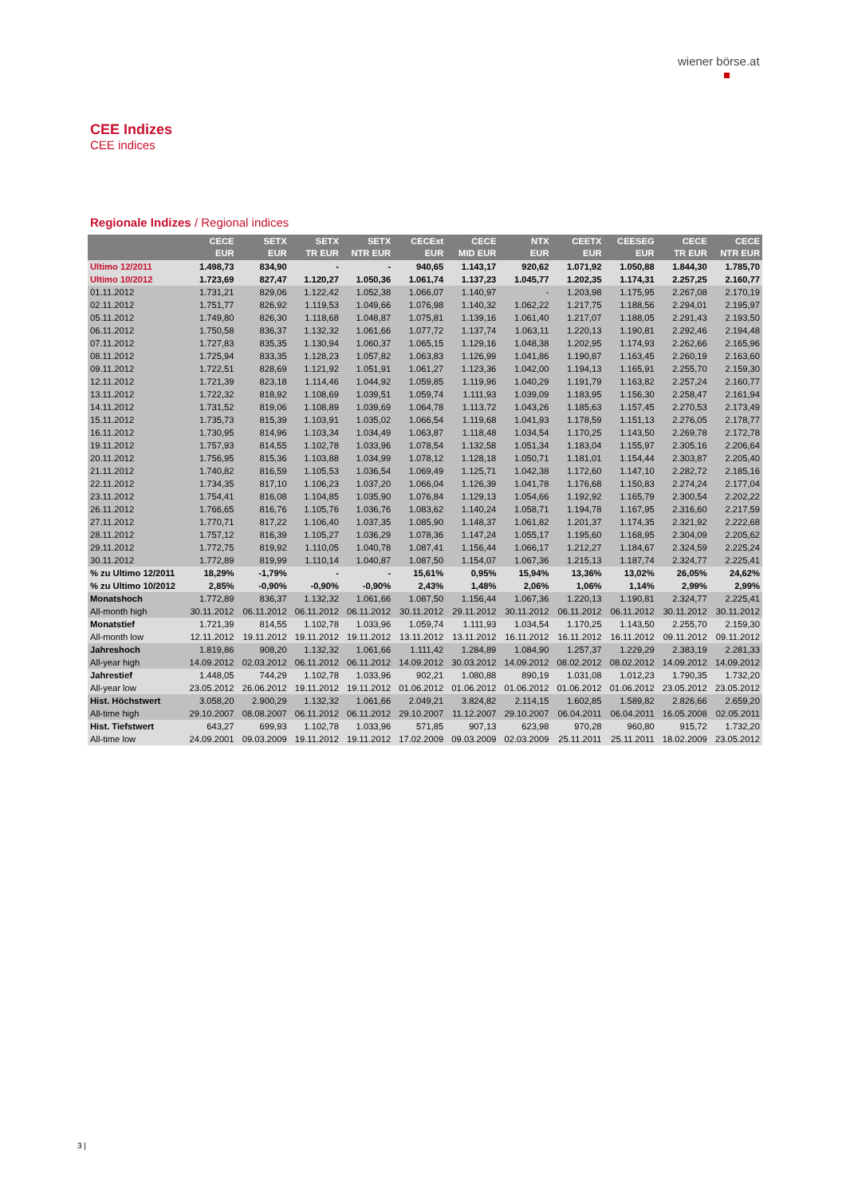wiener börse.at
CEE Indizes
CEE indices
Regionale Indizes / Regional indices
| | CECE EUR | SETX EUR | SETX TR EUR | SETX NTR EUR | CECExt EUR | CECE MID EUR | NTX EUR | CEETX EUR | CEESEG EUR | CECE TR EUR | CECE NTR EUR |
| --- | --- | --- | --- | --- | --- | --- | --- | --- | --- | --- | --- |
| Ultimo 12/2011 | 1.498,73 | 834,90 | - | - | 940,65 | 1.143,17 | 920,62 | 1.071,92 | 1.050,88 | 1.844,30 | 1.785,70 |
| Ultimo 10/2012 | 1.723,69 | 827,47 | 1.120,27 | 1.050,36 | 1.061,74 | 1.137,23 | 1.045,77 | 1.202,35 | 1.174,31 | 2.257,25 | 2.160,77 |
| 01.11.2012 | 1.731,21 | 829,06 | 1.122,42 | 1.052,38 | 1.066,07 | 1.140,97 | - | 1.203,98 | 1.175,95 | 2.267,08 | 2.170,19 |
| 02.11.2012 | 1.751,77 | 826,92 | 1.119,53 | 1.049,66 | 1.076,98 | 1.140,32 | 1.062,22 | 1.217,75 | 1.188,56 | 2.294,01 | 2.195,97 |
| 05.11.2012 | 1.749,80 | 826,30 | 1.118,68 | 1.048,87 | 1.075,81 | 1.139,16 | 1.061,40 | 1.217,07 | 1.188,05 | 2.291,43 | 2.193,50 |
| 06.11.2012 | 1.750,58 | 836,37 | 1.132,32 | 1.061,66 | 1.077,72 | 1.137,74 | 1.063,11 | 1.220,13 | 1.190,81 | 2.292,46 | 2.194,48 |
| 07.11.2012 | 1.727,83 | 835,35 | 1.130,94 | 1.060,37 | 1.065,15 | 1.129,16 | 1.048,38 | 1.202,95 | 1.174,93 | 2.262,66 | 2.165,96 |
| 08.11.2012 | 1.725,94 | 833,35 | 1.128,23 | 1.057,82 | 1.063,83 | 1.126,99 | 1.041,86 | 1.190,87 | 1.163,45 | 2.260,19 | 2.163,60 |
| 09.11.2012 | 1.722,51 | 828,69 | 1.121,92 | 1.051,91 | 1.061,27 | 1.123,36 | 1.042,00 | 1.194,13 | 1.165,91 | 2.255,70 | 2.159,30 |
| 12.11.2012 | 1.721,39 | 823,18 | 1.114,46 | 1.044,92 | 1.059,85 | 1.119,96 | 1.040,29 | 1.191,79 | 1.163,82 | 2.257,24 | 2.160,77 |
| 13.11.2012 | 1.722,32 | 818,92 | 1.108,69 | 1.039,51 | 1.059,74 | 1.111,93 | 1.039,09 | 1.183,95 | 1.156,30 | 2.258,47 | 2.161,94 |
| 14.11.2012 | 1.731,52 | 819,06 | 1.108,89 | 1.039,69 | 1.064,78 | 1.113,72 | 1.043,26 | 1.185,63 | 1.157,45 | 2.270,53 | 2.173,49 |
| 15.11.2012 | 1.735,73 | 815,39 | 1.103,91 | 1.035,02 | 1.066,54 | 1.119,68 | 1.041,93 | 1.178,59 | 1.151,13 | 2.276,05 | 2.178,77 |
| 16.11.2012 | 1.730,95 | 814,96 | 1.103,34 | 1.034,49 | 1.063,87 | 1.118,48 | 1.034,54 | 1.170,25 | 1.143,50 | 2.269,78 | 2.172,78 |
| 19.11.2012 | 1.757,93 | 814,55 | 1.102,78 | 1.033,96 | 1.078,54 | 1.132,58 | 1.051,34 | 1.183,04 | 1.155,97 | 2.305,16 | 2.206,64 |
| 20.11.2012 | 1.756,95 | 815,36 | 1.103,88 | 1.034,99 | 1.078,12 | 1.128,18 | 1.050,71 | 1.181,01 | 1.154,44 | 2.303,87 | 2.205,40 |
| 21.11.2012 | 1.740,82 | 816,59 | 1.105,53 | 1.036,54 | 1.069,49 | 1.125,71 | 1.042,38 | 1.172,60 | 1.147,10 | 2.282,72 | 2.185,16 |
| 22.11.2012 | 1.734,35 | 817,10 | 1.106,23 | 1.037,20 | 1.066,04 | 1.126,39 | 1.041,78 | 1.176,68 | 1.150,83 | 2.274,24 | 2.177,04 |
| 23.11.2012 | 1.754,41 | 816,08 | 1.104,85 | 1.035,90 | 1.076,84 | 1.129,13 | 1.054,66 | 1.192,92 | 1.165,79 | 2.300,54 | 2.202,22 |
| 26.11.2012 | 1.766,65 | 816,76 | 1.105,76 | 1.036,76 | 1.083,62 | 1.140,24 | 1.058,71 | 1.194,78 | 1.167,95 | 2.316,60 | 2.217,59 |
| 27.11.2012 | 1.770,71 | 817,22 | 1.106,40 | 1.037,35 | 1.085,90 | 1.148,37 | 1.061,82 | 1.201,37 | 1.174,35 | 2.321,92 | 2.222,68 |
| 28.11.2012 | 1.757,12 | 816,39 | 1.105,27 | 1.036,29 | 1.078,36 | 1.147,24 | 1.055,17 | 1.195,60 | 1.168,95 | 2.304,09 | 2.205,62 |
| 29.11.2012 | 1.772,75 | 819,92 | 1.110,05 | 1.040,78 | 1.087,41 | 1.156,44 | 1.066,17 | 1.212,27 | 1.184,67 | 2.324,59 | 2.225,24 |
| 30.11.2012 | 1.772,89 | 819,99 | 1.110,14 | 1.040,87 | 1.087,50 | 1.154,07 | 1.067,36 | 1.215,13 | 1.187,74 | 2.324,77 | 2.225,41 |
| % zu Ultimo 12/2011 | 18,29% | -1,79% | - | - | 15,61% | 0,95% | 15,94% | 13,36% | 13,02% | 26,05% | 24,62% |
| % zu Ultimo 10/2012 | 2,85% | -0,90% | -0,90% | -0,90% | 2,43% | 1,48% | 2,06% | 1,06% | 1,14% | 2,99% | 2,99% |
| Monatshoch | 1.772,89 | 836,37 | 1.132,32 | 1.061,66 | 1.087,50 | 1.156,44 | 1.067,36 | 1.220,13 | 1.190,81 | 2.324,77 | 2.225,41 |
| All-month high | 30.11.2012 | 06.11.2012 | 06.11.2012 | 06.11.2012 | 30.11.2012 | 29.11.2012 | 30.11.2012 | 06.11.2012 | 06.11.2012 | 30.11.2012 | 30.11.2012 |
| Monatstief | 1.721,39 | 814,55 | 1.102,78 | 1.033,96 | 1.059,74 | 1.111,93 | 1.034,54 | 1.170,25 | 1.143,50 | 2.255,70 | 2.159,30 |
| All-month low | 12.11.2012 | 19.11.2012 | 19.11.2012 | 19.11.2012 | 13.11.2012 | 13.11.2012 | 16.11.2012 | 16.11.2012 | 16.11.2012 | 09.11.2012 | 09.11.2012 |
| Jahreshoch | 1.819,86 | 908,20 | 1.132,32 | 1.061,66 | 1.111,42 | 1.284,89 | 1.084,90 | 1.257,37 | 1.229,29 | 2.383,19 | 2.281,33 |
| All-year high | 14.09.2012 | 02.03.2012 | 06.11.2012 | 06.11.2012 | 14.09.2012 | 30.03.2012 | 14.09.2012 | 08.02.2012 | 08.02.2012 | 14.09.2012 | 14.09.2012 |
| Jahrestief | 1.448,05 | 744,29 | 1.102,78 | 1.033,96 | 902,21 | 1.080,88 | 890,19 | 1.031,08 | 1.012,23 | 1.790,35 | 1.732,20 |
| All-year low | 23.05.2012 | 26.06.2012 | 19.11.2012 | 19.11.2012 | 01.06.2012 | 01.06.2012 | 01.06.2012 | 01.06.2012 | 01.06.2012 | 23.05.2012 | 23.05.2012 |
| Hist. Höchstwert | 3.058,20 | 2.900,29 | 1.132,32 | 1.061,66 | 2.049,21 | 3.824,82 | 2.114,15 | 1.602,85 | 1.589,82 | 2.826,66 | 2.659,20 |
| All-time high | 29.10.2007 | 08.08.2007 | 06.11.2012 | 06.11.2012 | 29.10.2007 | 11.12.2007 | 29.10.2007 | 06.04.2011 | 06.04.2011 | 16.05.2008 | 02.05.2011 |
| Hist. Tiefstwert | 643,27 | 699,93 | 1.102,78 | 1.033,96 | 571,85 | 907,13 | 623,98 | 970,28 | 960,80 | 915,72 | 1.732,20 |
| All-time low | 24.09.2001 | 09.03.2009 | 19.11.2012 | 19.11.2012 | 17.02.2009 | 09.03.2009 | 02.03.2009 | 25.11.2011 | 25.11.2011 | 18.02.2009 | 23.05.2012 |
3 |